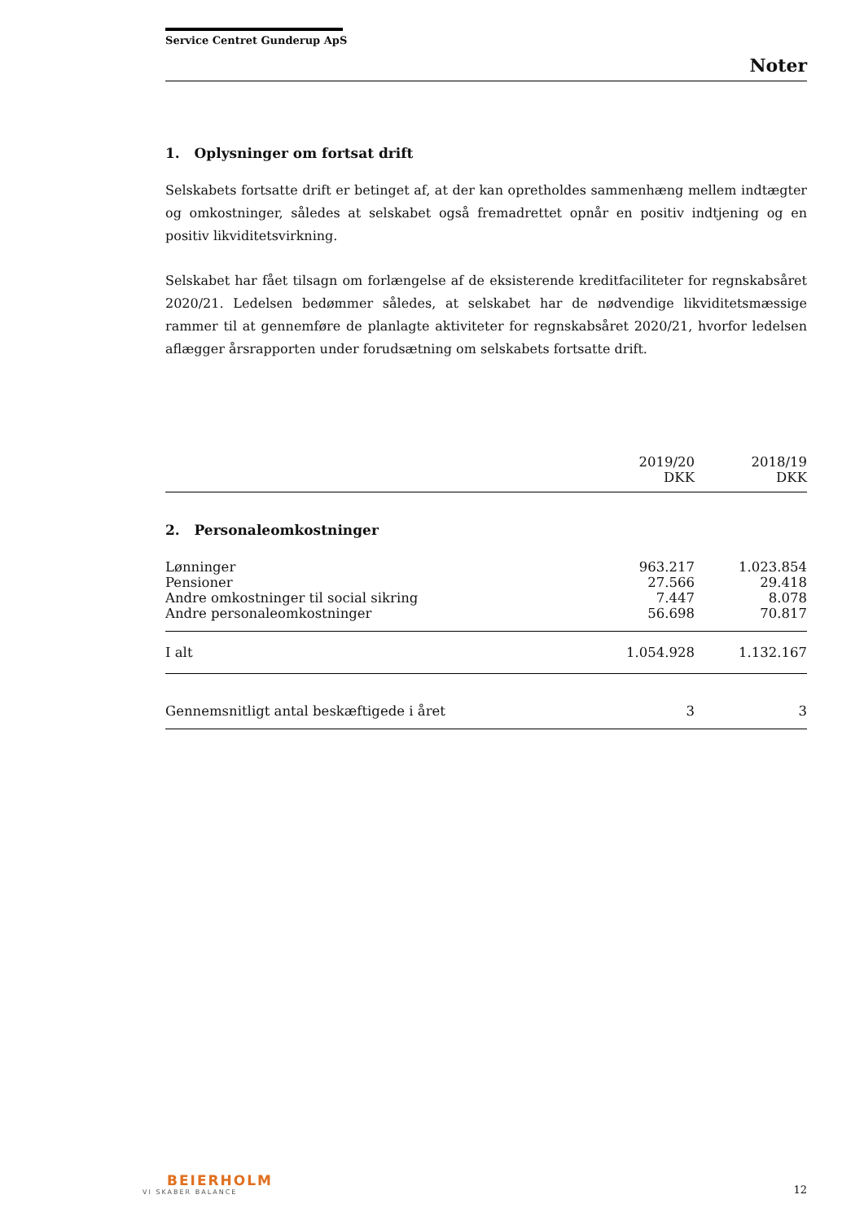Service Centret Gunderup ApS
Noter
1. Oplysninger om fortsat drift
Selskabets fortsatte drift er betinget af, at der kan opretholdes sammenhæng mellem indtæg­ter og omkostninger, således at selskabet også fremadrettet opnår en positiv indtjening og en positiv likviditetsvirkning.
Selskabet har fået tilsagn om forlængelse af de eksisterende kreditfaciliteter for regnskabs­året 2020/21. Ledelsen bedømmer således, at selskabet har de nødvendige likviditetsmæs­sige rammer til at gennemføre de planlagte aktiviteter for regnskabsåret 2020/21, hvorfor le­delsen aflægger årsrapporten under forudsætning om selskabets fortsatte drift.
| | 2019/20 DKK | 2018/19 DKK |
| --- | --- | --- |
| 2. Personaleomkostninger | | |
| Lønninger | 963.217 | 1.023.854 |
| Pensioner | 27.566 | 29.418 |
| Andre omkostninger til social sikring | 7.447 | 8.078 |
| Andre personaleomkostninger | 56.698 | 70.817 |
| I alt | 1.054.928 | 1.132.167 |
| Gennemsnitligt antal beskæftigede i året | 3 | 3 |
BEIERHOLM
VI SKABER BALANCE
12